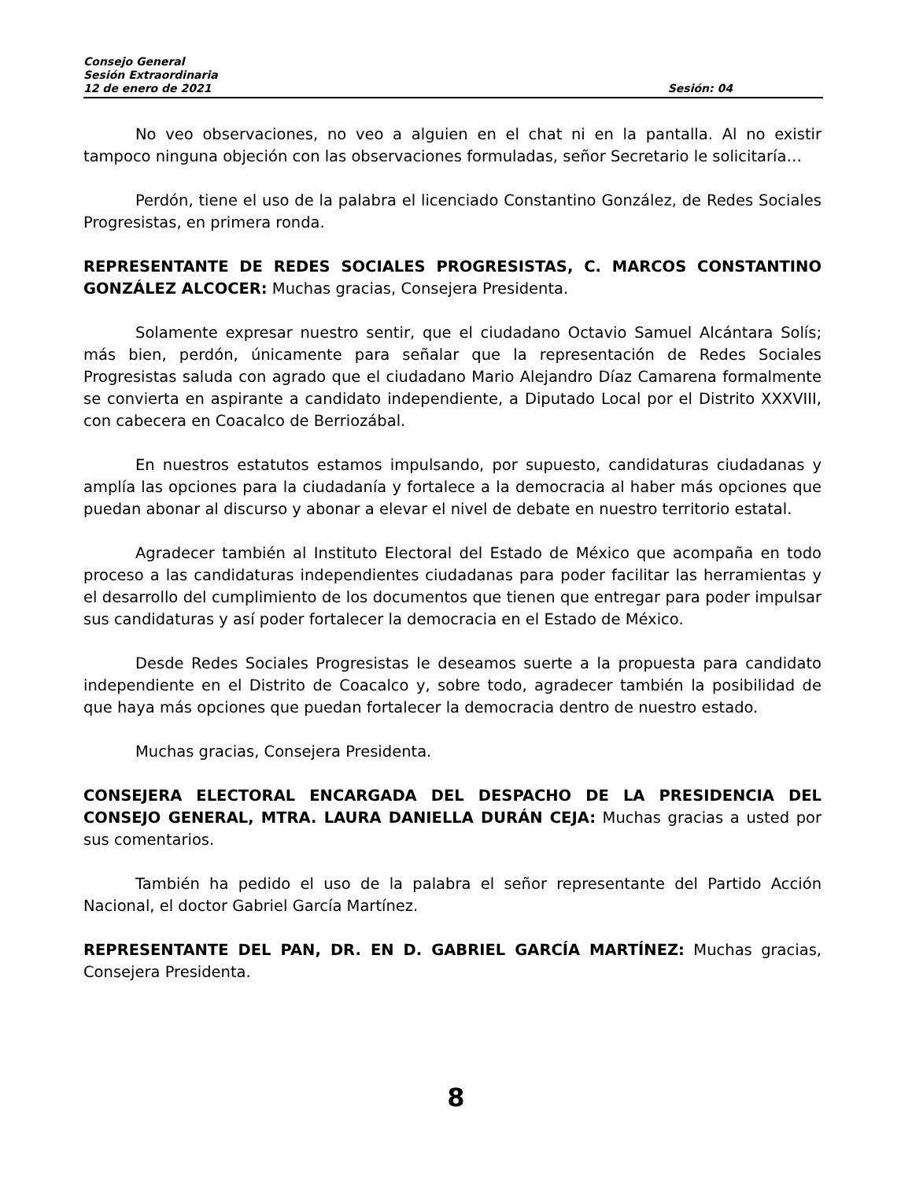Consejo General
Sesión Extraordinaria
12 de enero de 2021 Sesión: 04
No veo observaciones, no veo a alguien en el chat ni en la pantalla. Al no existir tampoco ninguna objeción con las observaciones formuladas, señor Secretario le solicitaría…
Perdón, tiene el uso de la palabra el licenciado Constantino González, de Redes Sociales Progresistas, en primera ronda.
REPRESENTANTE DE REDES SOCIALES PROGRESISTAS, C. MARCOS CONSTANTINO GONZÁLEZ ALCOCER: Muchas gracias, Consejera Presidenta.
Solamente expresar nuestro sentir, que el ciudadano Octavio Samuel Alcántara Solís; más bien, perdón, únicamente para señalar que la representación de Redes Sociales Progresistas saluda con agrado que el ciudadano Mario Alejandro Díaz Camarena formalmente se convierta en aspirante a candidato independiente, a Diputado Local por el Distrito XXXVIII, con cabecera en Coacalco de Berriozábal.
En nuestros estatutos estamos impulsando, por supuesto, candidaturas ciudadanas y amplía las opciones para la ciudadanía y fortalece a la democracia al haber más opciones que puedan abonar al discurso y abonar a elevar el nivel de debate en nuestro territorio estatal.
Agradecer también al Instituto Electoral del Estado de México que acompaña en todo proceso a las candidaturas independientes ciudadanas para poder facilitar las herramientas y el desarrollo del cumplimiento de los documentos que tienen que entregar para poder impulsar sus candidaturas y así poder fortalecer la democracia en el Estado de México.
Desde Redes Sociales Progresistas le deseamos suerte a la propuesta para candidato independiente en el Distrito de Coacalco y, sobre todo, agradecer también la posibilidad de que haya más opciones que puedan fortalecer la democracia dentro de nuestro estado.
Muchas gracias, Consejera Presidenta.
CONSEJERA ELECTORAL ENCARGADA DEL DESPACHO DE LA PRESIDENCIA DEL CONSEJO GENERAL, MTRA. LAURA DANIELLA DURÁN CEJA: Muchas gracias a usted por sus comentarios.
También ha pedido el uso de la palabra el señor representante del Partido Acción Nacional, el doctor Gabriel García Martínez.
REPRESENTANTE DEL PAN, DR. EN D. GABRIEL GARCÍA MARTÍNEZ: Muchas gracias, Consejera Presidenta.
8